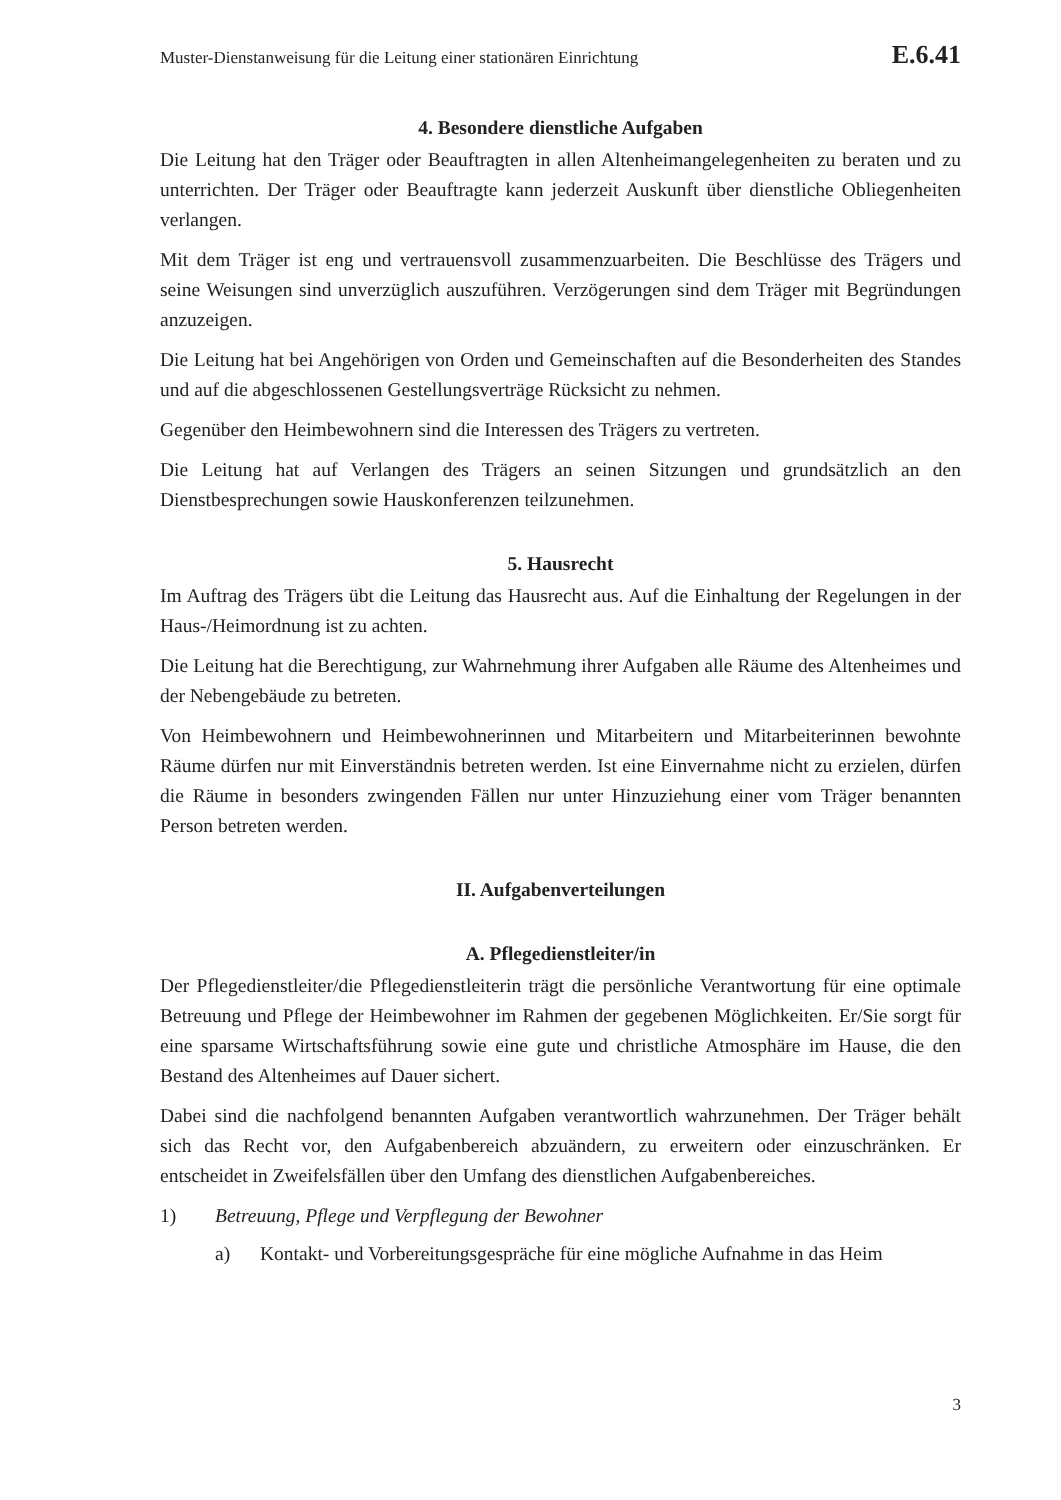Muster-Dienstanweisung für die Leitung einer stationären Einrichtung E.6.41
4. Besondere dienstliche Aufgaben
Die Leitung hat den Träger oder Beauftragten in allen Altenheimangelegenheiten zu beraten und zu unterrichten. Der Träger oder Beauftragte kann jederzeit Auskunft über dienstliche Obliegenheiten verlangen.
Mit dem Träger ist eng und vertrauensvoll zusammenzuarbeiten. Die Beschlüsse des Trägers und seine Weisungen sind unverzüglich auszuführen. Verzögerungen sind dem Träger mit Begründungen anzuzeigen.
Die Leitung hat bei Angehörigen von Orden und Gemeinschaften auf die Besonderheiten des Standes und auf die abgeschlossenen Gestellungsverträge Rücksicht zu nehmen.
Gegenüber den Heimbewohnern sind die Interessen des Trägers zu vertreten.
Die Leitung hat auf Verlangen des Trägers an seinen Sitzungen und grundsätzlich an den Dienstbesprechungen sowie Hauskonferenzen teilzunehmen.
5. Hausrecht
Im Auftrag des Trägers übt die Leitung das Hausrecht aus. Auf die Einhaltung der Regelungen in der Haus-/Heimordnung ist zu achten.
Die Leitung hat die Berechtigung, zur Wahrnehmung ihrer Aufgaben alle Räume des Altenheimes und der Nebengebäude zu betreten.
Von Heimbewohnern und Heimbewohnerinnen und Mitarbeitern und Mitarbeiterinnen bewohnte Räume dürfen nur mit Einverständnis betreten werden. Ist eine Einvernahme nicht zu erzielen, dürfen die Räume in besonders zwingenden Fällen nur unter Hinzuziehung einer vom Träger benannten Person betreten werden.
II. Aufgabenverteilungen
A. Pflegedienstleiter/in
Der Pflegedienstleiter/die Pflegedienstleiterin trägt die persönliche Verantwortung für eine optimale Betreuung und Pflege der Heimbewohner im Rahmen der gegebenen Möglichkeiten. Er/Sie sorgt für eine sparsame Wirtschaftsführung sowie eine gute und christliche Atmosphäre im Hause, die den Bestand des Altenheimes auf Dauer sichert.
Dabei sind die nachfolgend benannten Aufgaben verantwortlich wahrzunehmen. Der Träger behält sich das Recht vor, den Aufgabenbereich abzuändern, zu erweitern oder einzuschränken. Er entscheidet in Zweifelsfällen über den Umfang des dienstlichen Aufgabenbereiches.
1) Betreuung, Pflege und Verpflegung der Bewohner
a) Kontakt- und Vorbereitungsgespräche für eine mögliche Aufnahme in das Heim
3